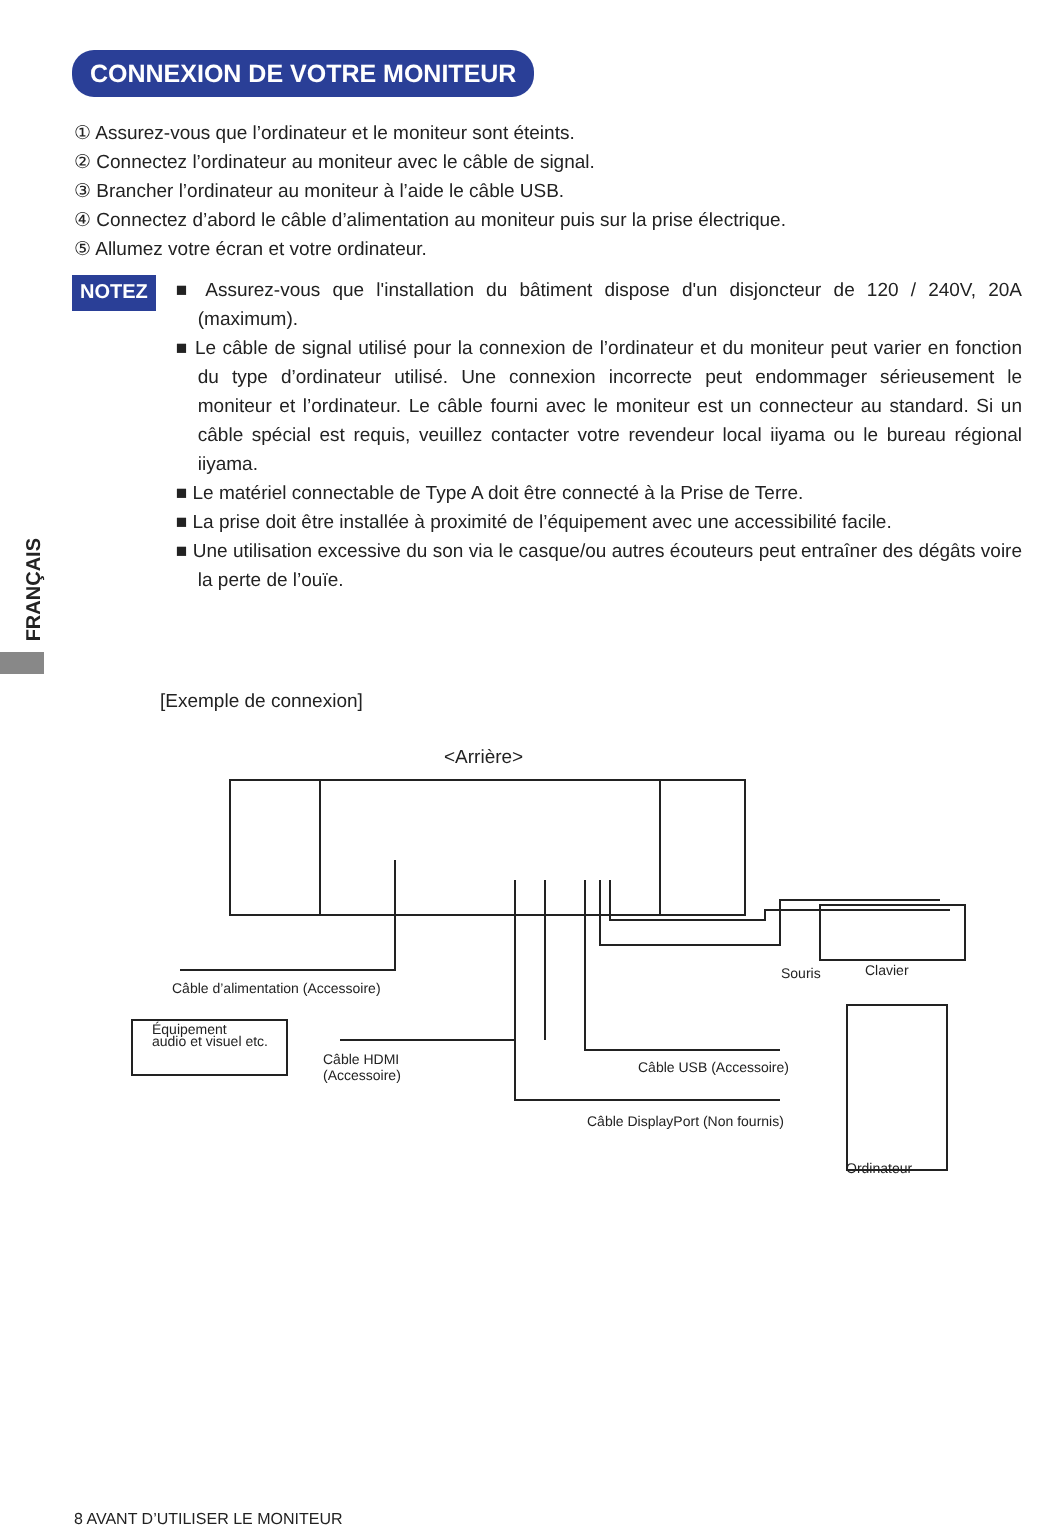CONNEXION DE VOTRE MONITEUR
① Assurez-vous que l’ordinateur et le moniteur sont éteints.
② Connectez l’ordinateur au moniteur avec le câble de signal.
③ Brancher l’ordinateur au moniteur à l’aide le câble USB.
④ Connectez d’abord le câble d’alimentation au moniteur puis sur la prise électrique.
⑤ Allumez votre écran et votre ordinateur.
NOTEZ
■ Assurez-vous que l'installation du bâtiment dispose d'un disjoncteur de 120 / 240V, 20A (maximum).
■ Le câble de signal utilisé pour la connexion de l’ordinateur et du moniteur peut varier en fonction du type d’ordinateur utilisé. Une connexion incorrecte peut endommager sérieusement le moniteur et l’ordinateur. Le câble fourni avec le moniteur est un connecteur au standard. Si un câble spécial est requis, veuillez contacter votre revendeur local iiyama ou le bureau régional iiyama.
■ Le matériel connectable de Type A doit être connecté à la Prise de Terre.
■ La prise doit être installée à proximité de l’équipement avec une accessibilité facile.
■ Une utilisation excessive du son via le casque/ou autres écouteurs peut entraîner des dégâts voire la perte de l’ouïe.
FRANÇAIS
[Exemple de connexion]
<Arrière>
Câble d’alimentation (Accessoire)
Souris Clavier
Équipement
audio et visuel etc.
Câble HDMI
(Accessoire)
Câble USB (Accessoire)
Câble DisplayPort (Non fournis)
Ordinateur
8 AVANT D’UTILISER LE MONITEUR